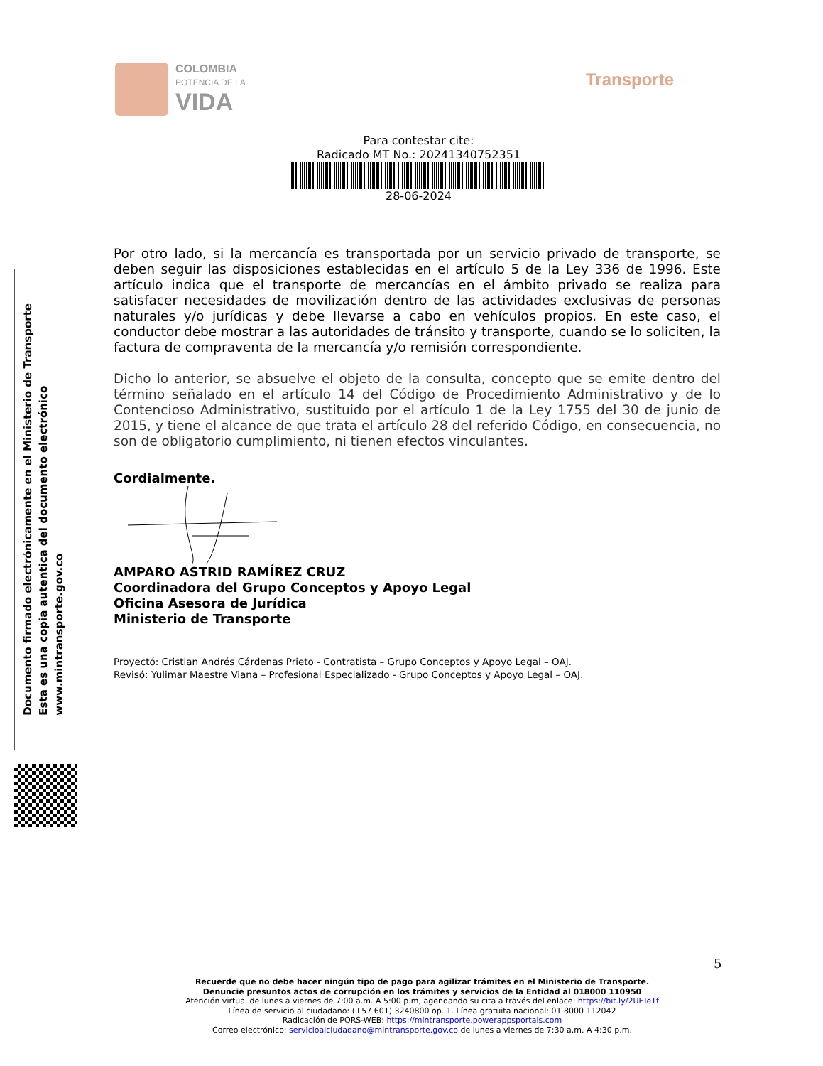COLOMBIA
POTENCIA DE LA
VIDA
Transporte
Para contestar cite:
Radicado MT No.: 20241340752351
28-06-2024
Por otro lado, si la mercancía es transportada por un servicio privado de transporte, se deben seguir las disposiciones establecidas en el artículo 5 de la Ley 336 de 1996. Este artículo indica que el transporte de mercancías en el ámbito privado se realiza para satisfacer necesidades de movilización dentro de las actividades exclusivas de personas naturales y/o jurídicas y debe llevarse a cabo en vehículos propios. En este caso, el conductor debe mostrar a las autoridades de tránsito y transporte, cuando se lo soliciten, la factura de compraventa de la mercancía y/o remisión correspondiente.
Dicho lo anterior, se absuelve el objeto de la consulta, concepto que se emite dentro del término señalado en el artículo 14 del Código de Procedimiento Administrativo y de lo Contencioso Administrativo, sustituido por el artículo 1 de la Ley 1755 del 30 de junio de 2015, y tiene el alcance de que trata el artículo 28 del referido Código, en consecuencia, no son de obligatorio cumplimiento, ni tienen efectos vinculantes.
Cordialmente.
AMPARO ASTRID RAMÍREZ CRUZ
Coordinadora del Grupo Conceptos y Apoyo Legal
Oficina Asesora de Jurídica
Ministerio de Transporte
Proyectó: Cristian Andrés Cárdenas Prieto - Contratista – Grupo Conceptos y Apoyo Legal – OAJ.
Revisó: Yulimar Maestre Viana – Profesional Especializado - Grupo Conceptos y Apoyo Legal – OAJ.
Documento firmado electrónicamente en el Ministerio de Transporte
Esta es una copia autentica del documento electrónico
www.mintransporte.gov.co
5
Recuerde que no debe hacer ningún tipo de pago para agilizar trámites en el Ministerio de Transporte.
Denuncie presuntos actos de corrupción en los trámites y servicios de la Entidad al 018000 110950
Atención virtual de lunes a viernes de 7:00 a.m. A 5:00 p.m, agendando su cita a través del enlace: https://bit.ly/2UFTeTf
Línea de servicio al ciudadano: (+57 601) 3240800 op. 1. Línea gratuita nacional: 01 8000 112042
Radicación de PQRS-WEB: https://mintransporte.powerappsportals.com
Correo electrónico: servicioalciudadano@mintransporte.gov.co de lunes a viernes de 7:30 a.m. A 4:30 p.m.